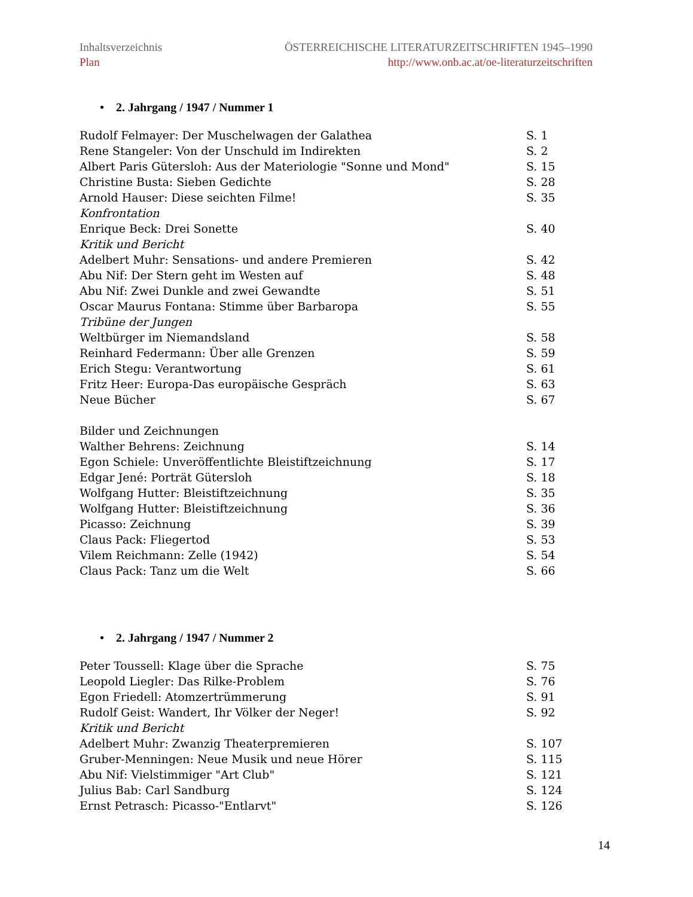ÖSTERREICHISCHE LITERATURZEITSCHRIFTEN 1945–1990
http://www.onb.ac.at/oe-literaturzeitschriften Inhaltsverzeichnis
Plan
• 2. Jahrgang / 1947 / Nummer 1
| Rudolf Felmayer: Der Muschelwagen der Galathea | S. 1 |
| Rene Stangeler: Von der Unschuld im Indirekten | S. 2 |
| Albert Paris Gütersloh: Aus der Materiologie "Sonne und Mond" | S. 15 |
| Christine Busta: Sieben Gedichte | S. 28 |
| Arnold Hauser: Diese seichten Filme! | S. 35 |
| Konfrontation | |
| Enrique Beck: Drei Sonette | S. 40 |
| Kritik und Bericht | |
| Adelbert Muhr: Sensations- und andere Premieren | S. 42 |
| Abu Nif: Der Stern geht im Westen auf | S. 48 |
| Abu Nif: Zwei Dunkle and zwei Gewandte | S. 51 |
| Oscar Maurus Fontana: Stimme über Barbaropa | S. 55 |
| Tribüne der Jungen | |
| Weltbürger im Niemandsland | S. 58 |
| Reinhard Federmann: Über alle Grenzen | S. 59 |
| Erich Stegu: Verantwortung | S. 61 |
| Fritz Heer: Europa-Das europäische Gespräch | S. 63 |
| Neue Bücher | S. 67 |
| Bilder und Zeichnungen | |
| Walther Behrens: Zeichnung | S. 14 |
| Egon Schiele: Unveröffentlichte Bleistiftzeichnung | S. 17 |
| Edgar Jené: Porträt Gütersloh | S. 18 |
| Wolfgang Hutter: Bleistiftzeichnung | S. 35 |
| Wolfgang Hutter: Bleistiftzeichnung | S. 36 |
| Picasso: Zeichnung | S. 39 |
| Claus Pack: Fliegertod | S. 53 |
| Vilem Reichmann: Zelle (1942) | S. 54 |
| Claus Pack: Tanz um die Welt | S. 66 |
• 2. Jahrgang / 1947 / Nummer 2
| Peter Toussell: Klage über die Sprache | S. 75 |
| Leopold Liegler: Das Rilke-Problem | S. 76 |
| Egon Friedell: Atomzertrümmerung | S. 91 |
| Rudolf Geist: Wandert, Ihr Völker der Neger! | S. 92 |
| Kritik und Bericht | |
| Adelbert Muhr: Zwanzig Theaterpremieren | S. 107 |
| Gruber-Menningen: Neue Musik und neue Hörer | S. 115 |
| Abu Nif: Vielstimmiger "Art Club" | S. 121 |
| Julius Bab: Carl Sandburg | S. 124 |
| Ernst Petrasch: Picasso-"Entlarvt" | S. 126 |
14